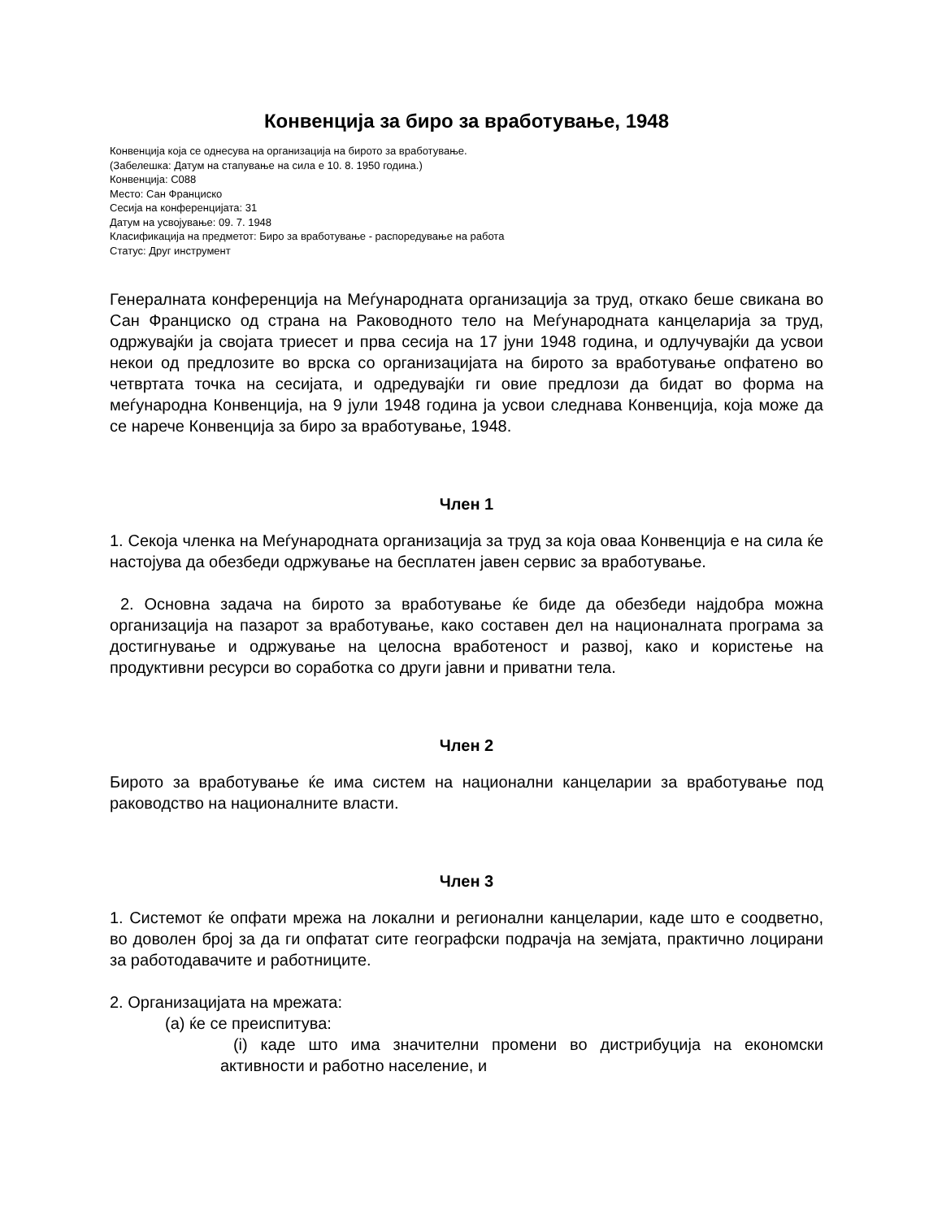Конвенција за биро за вработување, 1948
Конвенција која се однесува на организација на бирото за вработување.
(Забелешка: Датум на стапување на сила е 10. 8. 1950 година.)
Конвенција: C088
Место: Сан Франциско
Сесија на конференцијата: 31
Датум на усвојување: 09. 7. 1948
Класификација на предметот: Биро за вработување - распоредување на работа
Статус: Друг инструмент
Генералната конференција на Меѓународната организација за труд, откако беше свикана во Сан Франциско од страна на Раководното тело на Меѓународната канцеларија за труд, одржувајќи ја својата триесет и прва сесија на 17 јуни 1948 година, и одлучувајќи да усвои некои од предлозите во врска со организацијата на бирото за вработување опфатено во четвртата точка на сесијата, и одредувајќи ги овие предлози да бидат во форма на меѓународна Конвенција, на 9 јули 1948 година ја усвои следнава Конвенција, која може да се нарече Конвенција за биро за вработување, 1948.
Член 1
1. Секоја членка на Меѓународната организација за труд за која оваа Конвенција е на сила ќе настојува да обезбеди одржување на бесплатен јавен сервис за вработување.
2. Основна задача на бирото за вработување ќе биде да обезбеди најдобра можна организација на пазарот за вработување, како составен дел на националната програма за достигнување и одржување на целосна вработеност и развој, како и користење на продуктивни ресурси во соработка со други јавни и приватни тела.
Член 2
Бирото за вработување ќе има систем на национални канцеларии за вработување под раководство на националните власти.
Член 3
1. Системот ќе опфати мрежа на локални и регионални канцеларии, каде што е соодветно, во доволен број за да ги опфатат сите географски подрачја на земјата, практично лоцирани за работодавачите и работниците.
2. Организацијата на мрежата:
(a) ќе се преиспитува:
(i) каде што има значителни промени во дистрибуција на економски активности и работно население, и